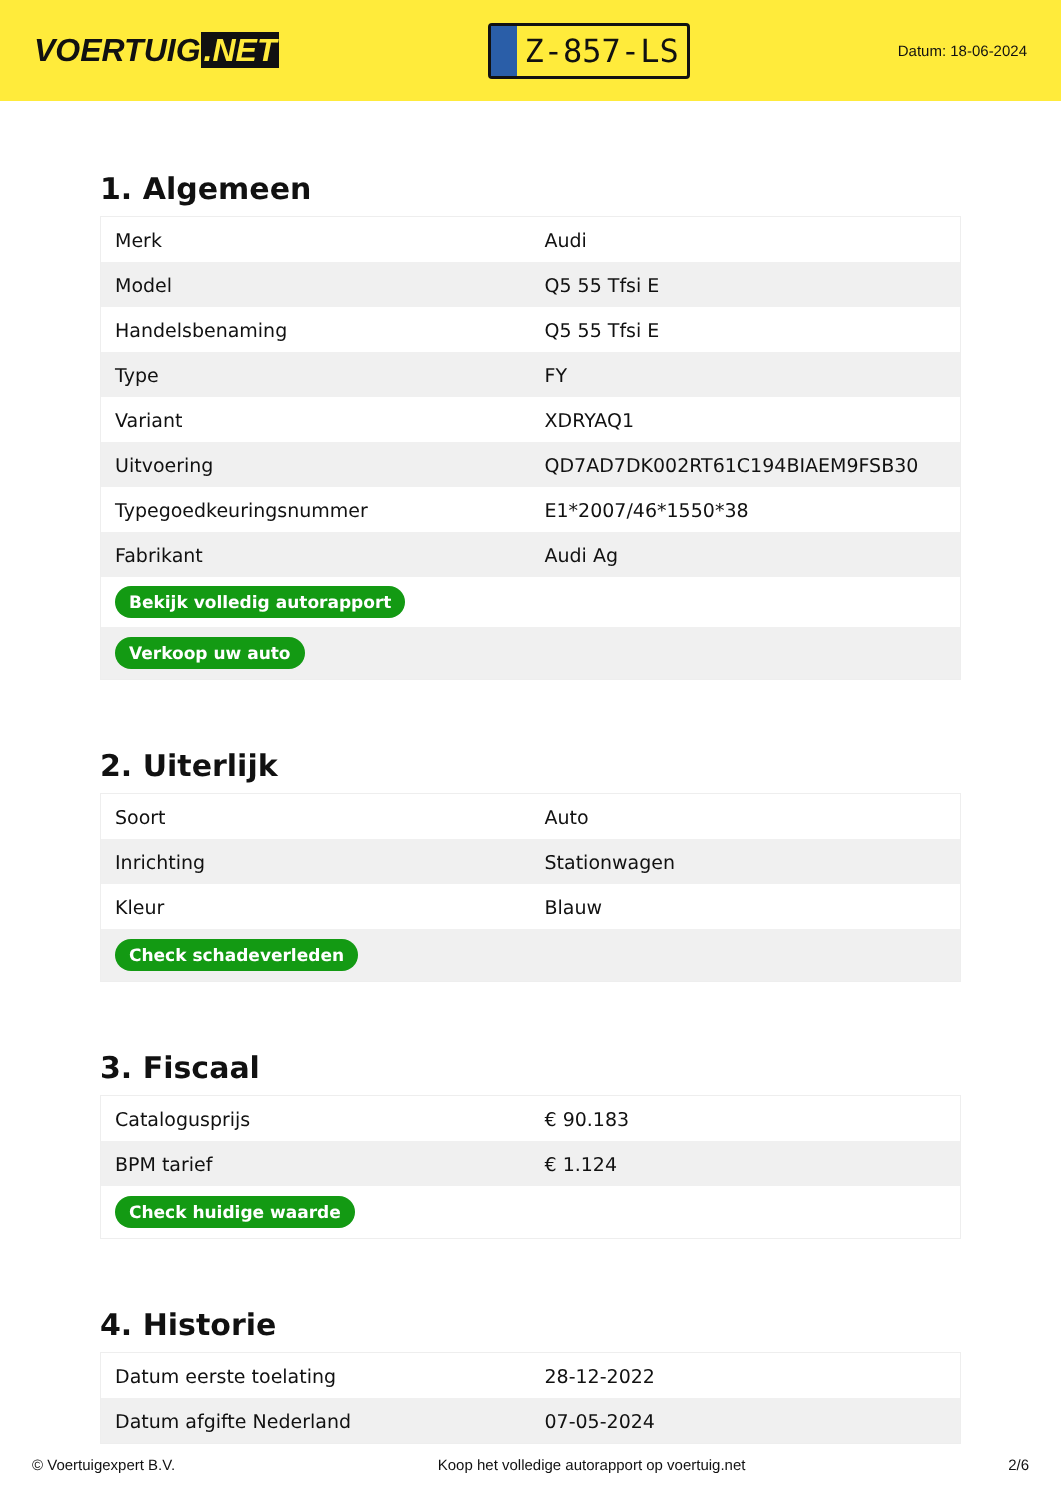VOERTUIG.NET
Z-857-LS
Datum: 18-06-2024
1. Algemeen
| Merk | Audi |
| Model | Q5 55 Tfsi E |
| Handelsbenaming | Q5 55 Tfsi E |
| Type | FY |
| Variant | XDRYAQ1 |
| Uitvoering | QD7AD7DK002RT61C194BIAEM9FSB30 |
| Typegoedkeuringsnummer | E1*2007/46*1550*38 |
| Fabrikant | Audi Ag |
| Bekijk volledig autorapport | |
| Verkoop uw auto | |
2. Uiterlijk
| Soort | Auto |
| Inrichting | Stationwagen |
| Kleur | Blauw |
| Check schadeverleden | |
3. Fiscaal
| Catalogusprijs | € 90.183 |
| BPM tarief | € 1.124 |
| Check huidige waarde | |
4. Historie
| Datum eerste toelating | 28-12-2022 |
| Datum afgifte Nederland | 07-05-2024 |
© Voertuigexpert B.V. Koop het volledige autorapport op voertuig.net 2/6